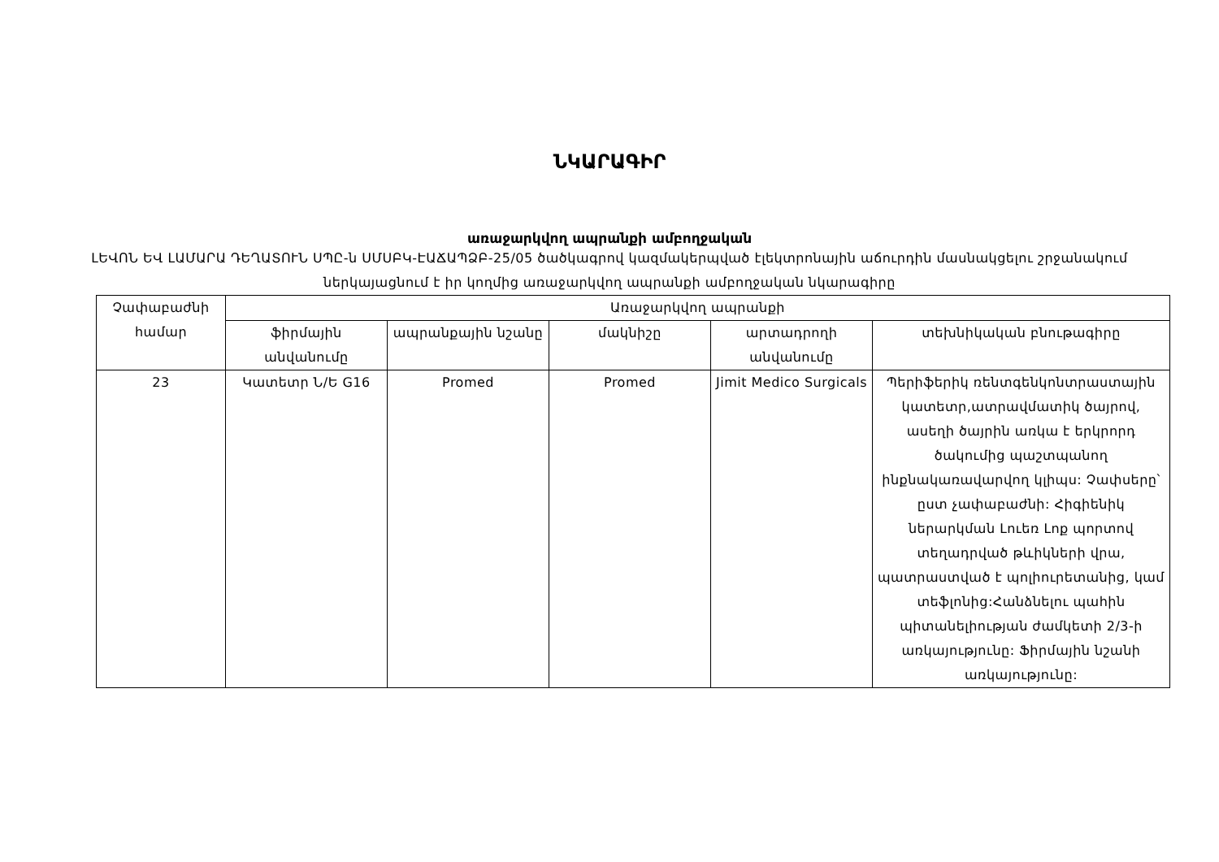ՆԿԱՐԱԳԻՐ
առաջարկվող ապրանքի ամբողջական
ԼԵՎՈՆ ԵՎ ԼԱՄԱՐԱ ԴԵՂԱՏՈՒՆ ՍՊԸ-ն ՍՄՍԲԿ-ԷԱՃԱՊՁԲ-25/05 ծածկագրով կազմակերպված էլեկտրոնային աճուրդին մասնակցելու շրջանակում ներկայացնում է իր կողմից առաջարկվող ապրանքի ամբողջական նկարագիրը
| Չափաբաժնի համար | Առաջարկվող ապրանքի | | | | |
| --- | --- | --- | --- | --- | --- |
| | ֆիրմային անվանումը | ապրանքային նշանը | մակնիշը | արտադրողի անվանումը | տեխնիկական բնութագիրը |
| 23 | Կատետր Ն/Ե G16 | Promed | Promed | Jimit Medico Surgicals | Պերիֆերիկ ռենտգենկոնտրաստային կատետր,ատրավմատիկ ծայրով, ասեղի ծայրին առկա է երկրորդ ծակումից պաշտպանող ինքնակառավարվող կլիպս: Չափսերը՝ ըստ չափաբաժնի: Հիգիենիկ ներարկման Լուեռ Լոք պորտով տեղադրված թևիկների վրա, պատրաստված է պոլիուրետանից, կամ տեֆլոնից:Հանձնելու պահին պիտանելիության ժամկետի 2/3-ի առկայությունը: Ֆիրմային նշանի առկայությունը: |